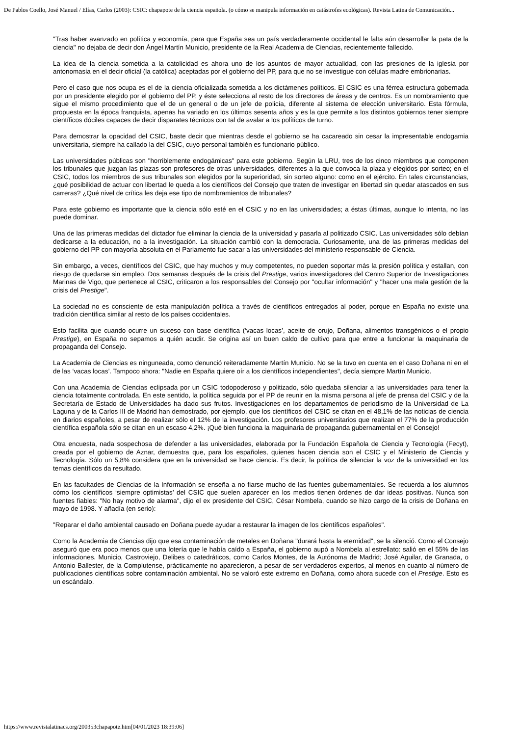De Pablos Coello, José Manuel / Elías, Carlos (2003): CSIC: chapapote de la ciencia española. (o cómo se manipula información en catástrofes ecológicas). Revista Latina de Comunicación...
"Tras haber avanzado en política y economía, para que España sea un país verdaderamente occidental le falta aún desarrollar la pata de la ciencia" no dejaba de decir don Ángel Martín Municio, presidente de la Real Academia de Ciencias, recientemente fallecido.
La idea de la ciencia sometida a la catolicidad es ahora uno de los asuntos de mayor actualidad, con las presiones de la iglesia por antonomasia en el decir oficial (la católica) aceptadas por el gobierno del PP, para que no se investigue con células madre embrionarias.
Pero el caso que nos ocupa es el de la ciencia oficializada sometida a los dictámenes políticos. El CSIC es una férrea estructura gobernada por un presidente elegido por el gobierno del PP, y éste selecciona al resto de los directores de áreas y de centros. Es un nombramiento que sigue el mismo procedimiento que el de un general o de un jefe de policía, diferente al sistema de elección universitario. Esta fórmula, propuesta en la época franquista, apenas ha variado en los últimos sesenta años y es la que permite a los distintos gobiernos tener siempre científicos dóciles capaces de decir disparates técnicos con tal de avalar a los políticos de turno.
Para demostrar la opacidad del CSIC, baste decir que mientras desde el gobierno se ha cacareado sin cesar la impresentable endogamia universitaria, siempre ha callado la del CSIC, cuyo personal también es funcionario público.
Las universidades públicas son "horriblemente endogámicas" para este gobierno. Según la LRU, tres de los cinco miembros que componen los tribunales que juzgan las plazas son profesores de otras universidades, diferentes a la que convoca la plaza y elegidos por sorteo; en el CSIC, todos los miembros de sus tribunales son elegidos por la superioridad, sin sorteo alguno: como en el ejército. En tales circunstancias, ¿qué posibilidad de actuar con libertad le queda a los científicos del Consejo que traten de investigar en libertad sin quedar atascados en sus carreras? ¿Qué nivel de crítica les deja ese tipo de nombramientos de tribunales?
Para este gobierno es importante que la ciencia sólo esté en el CSIC y no en las universidades; a éstas últimas, aunque lo intenta, no las puede dominar.
Una de las primeras medidas del dictador fue eliminar la ciencia de la universidad y pasarla al politizado CSIC. Las universidades sólo debían dedicarse a la educación, no a la investigación. La situación cambió con la democracia. Curiosamente, una de las primeras medidas del gobierno del PP con mayoría absoluta en el Parlamento fue sacar a las universidades del ministerio responsable de Ciencia.
Sin embargo, a veces, científicos del CSIC, que hay muchos y muy competentes, no pueden soportar más la presión política y estallan, con riesgo de quedarse sin empleo. Dos semanas después de la crisis del Prestige, varios investigadores del Centro Superior de Investigaciones Marinas de Vigo, que pertenece al CSIC, criticaron a los responsables del Consejo por "ocultar información" y "hacer una mala gestión de la crisis del Prestige".
La sociedad no es consciente de esta manipulación política a través de científicos entregados al poder, porque en España no existe una tradición científica similar al resto de los países occidentales.
Esto facilita que cuando ocurre un suceso con base científica (‘vacas locas’, aceite de orujo, Doñana, alimentos transgénicos o el propio Prestige), en España no sepamos a quién acudir. Se origina así un buen caldo de cultivo para que entre a funcionar la maquinaria de propaganda del Consejo.
La Academia de Ciencias es ninguneada, como denunció reiteradamente Martín Municio. No se la tuvo en cuenta en el caso Doñana ni en el de las ‘vacas locas’. Tampoco ahora: "Nadie en España quiere oír a los científicos independientes", decía siempre Martín Municio.
Con una Academia de Ciencias eclipsada por un CSIC todopoderoso y politizado, sólo quedaba silenciar a las universidades para tener la ciencia totalmente controlada. En este sentido, la política seguida por el PP de reunir en la misma persona al jefe de prensa del CSIC y de la Secretaría de Estado de Universidades ha dado sus frutos. Investigaciones en los departamentos de periodismo de la Universidad de La Laguna y de la Carlos III de Madrid han demostrado, por ejemplo, que los científicos del CSIC se citan en el 48,1% de las noticias de ciencia en diarios españoles, a pesar de realizar sólo el 12% de la investigación. Los profesores universitarios que realizan el 77% de la producción científica española sólo se citan en un escaso 4,2%. ¡Qué bien funciona la maquinaria de propaganda gubernamental en el Consejo!
Otra encuesta, nada sospechosa de defender a las universidades, elaborada por la Fundación Española de Ciencia y Tecnología (Fecyt), creada por el gobierno de Aznar, demuestra que, para los españoles, quienes hacen ciencia son el CSIC y el Ministerio de Ciencia y Tecnología. Sólo un 5,8% considera que en la universidad se hace ciencia. Es decir, la política de silenciar la voz de la universidad en los temas científicos da resultado.
En las facultades de Ciencias de la Información se enseña a no fiarse mucho de las fuentes gubernamentales. Se recuerda a los alumnos cómo los científicos ‘siempre optimistas’ del CSIC que suelen aparecer en los medios tienen órdenes de dar ideas positivas. Nunca son fuentes fiables: "No hay motivo de alarma", dijo el ex presidente del CSIC, César Nombela, cuando se hizo cargo de la crisis de Doñana en mayo de 1998. Y añadía (en serio):
"Reparar el daño ambiental causado en Doñana puede ayudar a restaurar la imagen de los científicos españoles".
Como la Academia de Ciencias dijo que esa contaminación de metales en Doñana "durará hasta la eternidad", se la silenció. Como el Consejo aseguró que era poco menos que una lotería que le había caído a España, el gobierno aupó a Nombela al estrellato: salió en el 55% de las informaciones. Municio, Castroviejo, Delibes o catedráticos, como Carlos Montes, de la Autónoma de Madrid; José Aguilar, de Granada, o Antonio Ballester, de la Complutense, prácticamente no aparecieron, a pesar de ser verdaderos expertos, al menos en cuanto al número de publicaciones científicas sobre contaminación ambiental. No se valoró este extremo en Doñana, como ahora sucede con el Prestige. Esto es un escándalo.
https://www.revistalatinacs.org/200353chapapote.htm[04/01/2023 18:39:06]